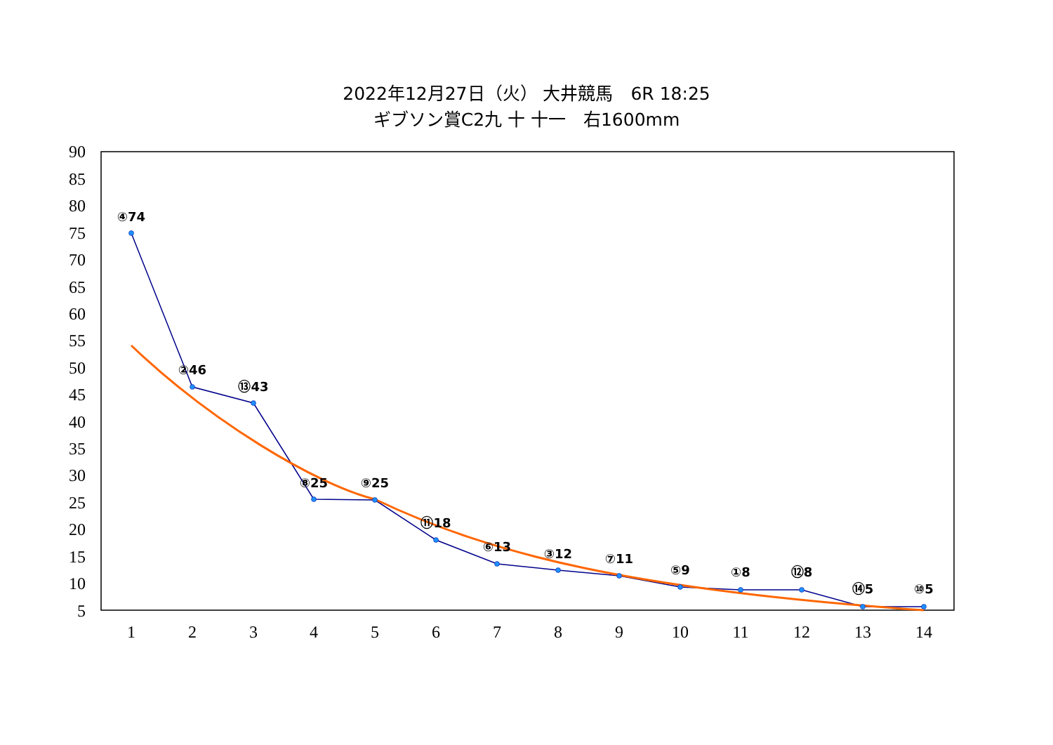2022年12月27日（火） 大井競馬　6R 18:25
ギブソン賞C2九 十 十一　右1600mm
90
85
80
75
70
65
60
55
50
45
40
35
30
25
20
15
10
5
1
2
3
4
5
6
7
8
9
10
11
12
13
14
④74
②46
⑬43
⑧25
⑨25
⑪18
⑥13
③12
⑦11
⑤9
①8
⑫8
⑭5
⑩5